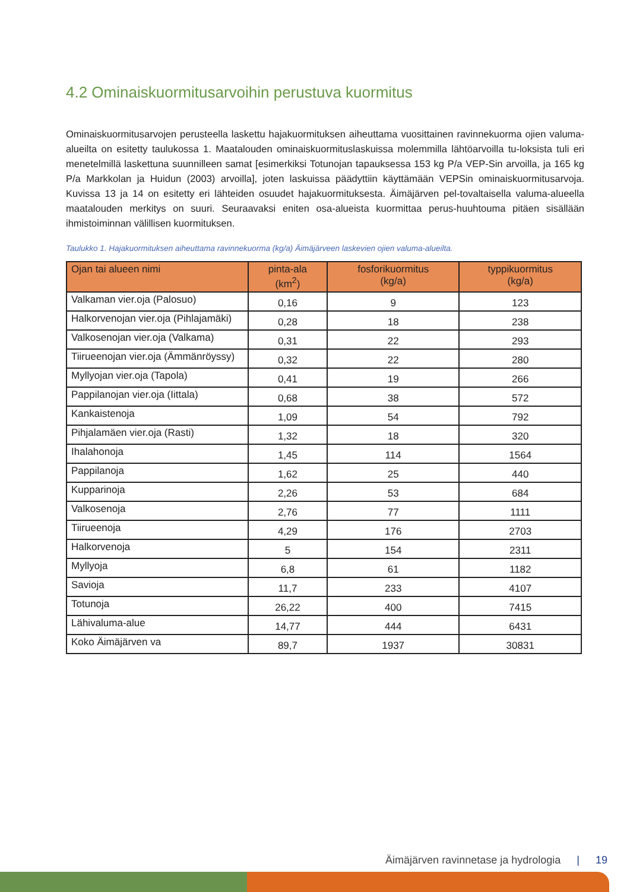4.2 Ominaiskuormitusarvoihin perustuva kuormitus
Ominaiskuormitusarvojen perusteella laskettu hajakuormituksen aiheuttama vuosittainen ravinnekuorma ojien valuma-alueilta on esitetty taulukossa 1. Maatalouden ominaiskuormituslaskuissa molemmilla lähtöarvoilla tu-loksista tuli eri menetelmillä laskettuna suunnilleen samat [esimerkiksi Totunojan tapauksessa 153 kg P/a VEP-Sin arvoilla, ja 165 kg P/a Markkolan ja Huidun (2003) arvoilla], joten laskuissa päädyttiin käyttämään VEPSin ominaiskuormitusarvoja. Kuvissa 13 ja 14 on esitetty eri lähteiden osuudet hajakuormituksesta. Äimäjärven pel-tovaltaisella valuma-alueella maatalouden merkitys on suuri. Seuraavaksi eniten osa-alueista kuormittaa perus-huuhtouma pitäen sisällään ihmistoiminnan välillisen kuormituksen.
Taulukko 1. Hajakuormituksen aiheuttama ravinnekuorma (kg/a) Äimäjärveen laskevien ojien valuma-alueilta.
| Ojan tai alueen nimi | pinta-ala (km<sup>2</sup>) | fosforikuormitus (kg/a) | typpikuormitus (kg/a) |
| --- | --- | --- | --- |
| Valkaman vier.oja (Palosuo) | 0,16 | 9 | 123 |
| Halkorvenojan vier.oja (Pihlajamäki) | 0,28 | 18 | 238 |
| Valkosenojan vier.oja (Valkama) | 0,31 | 22 | 293 |
| Tiirueenojan vier.oja (Ämmänröyssy) | 0,32 | 22 | 280 |
| Myllyojan vier.oja (Tapola) | 0,41 | 19 | 266 |
| Pappilanojan vier.oja (Iittala) | 0,68 | 38 | 572 |
| Kankaistenoja | 1,09 | 54 | 792 |
| Pihjalamäen vier.oja (Rasti) | 1,32 | 18 | 320 |
| Ihalahonoja | 1,45 | 114 | 1564 |
| Pappilanoja | 1,62 | 25 | 440 |
| Kupparinoja | 2,26 | 53 | 684 |
| Valkosenoja | 2,76 | 77 | 1111 |
| Tiirueenoja | 4,29 | 176 | 2703 |
| Halkorvenoja | 5 | 154 | 2311 |
| Myllyoja | 6,8 | 61 | 1182 |
| Savioja | 11,7 | 233 | 4107 |
| Totunoja | 26,22 | 400 | 7415 |
| Lähivaluma-alue | 14,77 | 444 | 6431 |
| Koko Äimäjärven va | 89,7 | 1937 | 30831 |
Äimäjärven ravinnetase ja hydrologia | 19